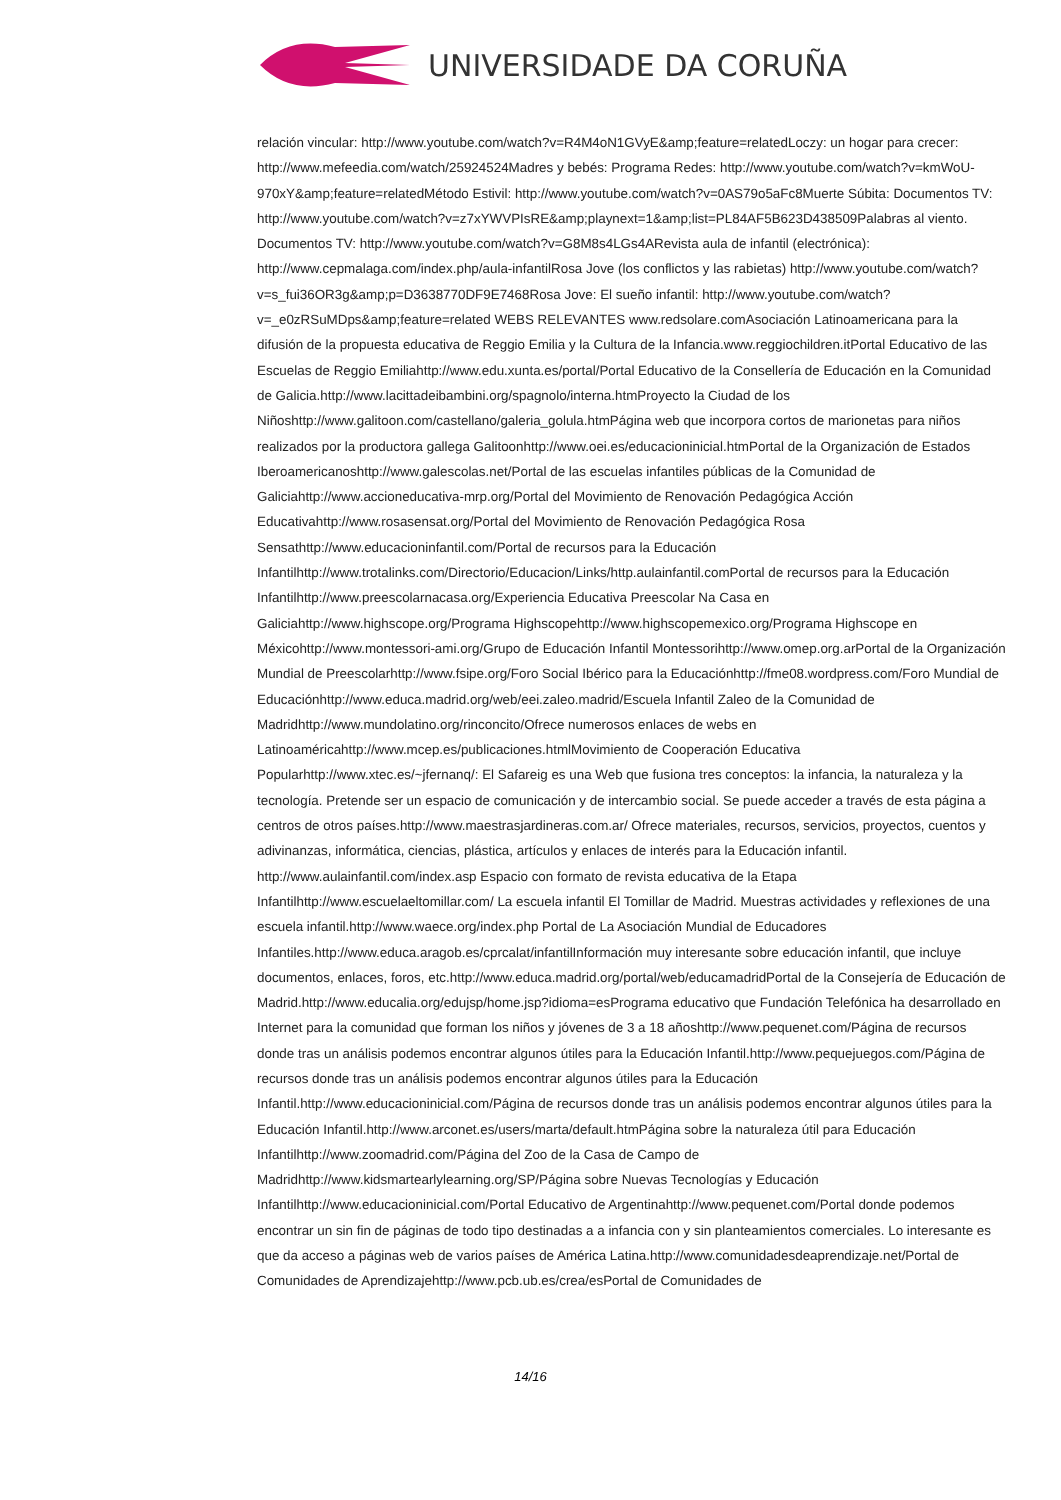UNIVERSIDADE DA CORUÑA
relación vincular: http://www.youtube.com/watch?v=R4M4oN1GVyE&amp;feature=relatedLoczy: un hogar para crecer: http://www.mefeedia.com/watch/25924524Madres y bebés: Programa Redes: http://www.youtube.com/watch?v=kmWoU-970xY&amp;feature=relatedMétodo Estivil: http://www.youtube.com/watch?v=0AS79o5aFc8Muerte Súbita: Documentos TV: http://www.youtube.com/watch?v=z7xYWVPIsRE&amp;playnext=1&amp;list=PL84AF5B623D438509Palabras al viento. Documentos TV: http://www.youtube.com/watch?v=G8M8s4LGs4ARevista aula de infantil (electrónica): http://www.cepmalaga.com/index.php/aula-infantilRosa Jove (los conflictos y las rabietas) http://www.youtube.com/watch?v=s_fui36OR3g&amp;p=D3638770DF9E7468Rosa Jove: El sueño infantil: http://www.youtube.com/watch?v=_e0zRSuMDps&amp;feature=related WEBS RELEVANTES www.redsolare.comAsociación Latinoamericana para la difusión de la propuesta educativa de Reggio Emilia y la Cultura de la Infancia.www.reggiochildren.itPortal Educativo de las Escuelas de Reggio Emiliahttp://www.edu.xunta.es/portal/Portal Educativo de la Consellería de Educación en la Comunidad de Galicia.http://www.lacittadeibambini.org/spagnolo/interna.htmProyecto la Ciudad de los Niñoshttp://www.galitoon.com/castellano/galeria_golula.htmPágina web que incorpora cortos de marionetas para niños realizados por la productora gallega Galitoonhttp://www.oei.es/educacioninicial.htmPortal de la Organización de Estados Iberoamericanoshttp://www.galescolas.net/Portal de las escuelas infantiles públicas de la Comunidad de Galiciahttp://www.accioneducativa-mrp.org/Portal del Movimiento de Renovación Pedagógica Acción Educativahttp://www.rosasensat.org/Portal del Movimiento de Renovación Pedagógica Rosa Sensathttp://www.educacioninfantil.com/Portal de recursos para la Educación Infantilhttp://www.trotalinks.com/Directorio/Educacion/Links/http.aulainfantil.comPortal de recursos para la Educación Infantilhttp://www.preescolarnacasa.org/Experiencia Educativa Preescolar Na Casa en Galiciahttp://www.highscope.org/Programa Highscopehttp://www.highscopemexico.org/Programa Highscope en Méxicohttp://www.montessori-ami.org/Grupo de Educación Infantil Montessorihttp://www.omep.org.arPortal de la Organización Mundial de Preescolarhttp://www.fsipe.org/Foro Social Ibérico para la Educaciónhttp://fme08.wordpress.com/Foro Mundial de Educaciónhttp://www.educa.madrid.org/web/eei.zaleo.madrid/Escuela Infantil Zaleo de la Comunidad de Madridhttp://www.mundolatino.org/rinconcito/Ofrece numerosos enlaces de webs en Latinoaméricahttp://www.mcep.es/publicaciones.htmlMovimiento de Cooperación Educativa Popularhttp://www.xtec.es/~jfernanq/: El Safareig es una Web que fusiona tres conceptos: la infancia, la naturaleza y la tecnología. Pretende ser un espacio de comunicación y de intercambio social. Se puede acceder a través de esta página a centros de otros países.http://www.maestrasjardineras.com.ar/ Ofrece materiales, recursos, servicios, proyectos, cuentos y adivinanzas, informática, ciencias, plástica, artículos y enlaces de interés para la Educación infantil. http://www.aulainfantil.com/index.asp Espacio con formato de revista educativa de la Etapa Infantilhttp://www.escuelaeltomillar.com/ La escuela infantil El Tomillar de Madrid. Muestras actividades y reflexiones de una escuela infantil.http://www.waece.org/index.php Portal de La Asociación Mundial de Educadores Infantiles.http://www.educa.aragob.es/cprcalat/infantilInformación muy interesante sobre educación infantil, que incluye documentos, enlaces, foros, etc.http://www.educa.madrid.org/portal/web/educamadridPortal de la Consejería de Educación de Madrid.http://www.educalia.org/edujsp/home.jsp?idioma=esPrograma educativo que Fundación Telefónica ha desarrollado en Internet para la comunidad que forman los niños y jóvenes de 3 a 18 añoshttp://www.pequenet.com/Página de recursos donde tras un análisis podemos encontrar algunos útiles para la Educación Infantil.http://www.pequejuegos.com/Página de recursos donde tras un análisis podemos encontrar algunos útiles para la Educación Infantil.http://www.educacioninicial.com/Página de recursos donde tras un análisis podemos encontrar algunos útiles para la Educación Infantil.http://www.arconet.es/users/marta/default.htmPágina sobre la naturaleza útil para Educación Infantilhttp://www.zoomadrid.com/Página del Zoo de la Casa de Campo de Madridhttp://www.kidsmartearlylearning.org/SP/Página sobre Nuevas Tecnologías y Educación Infantilhttp://www.educacioninicial.com/Portal Educativo de Argentinahttp://www.pequenet.com/Portal donde podemos encontrar un sin fin de páginas de todo tipo destinadas a a infancia con y sin planteamientos comerciales. Lo interesante es que da acceso a páginas web de varios países de América Latina.http://www.comunidadesdeaprendizaje.net/Portal de Comunidades de Aprendizajehttp://www.pcb.ub.es/crea/esPortal de Comunidades de
14/16